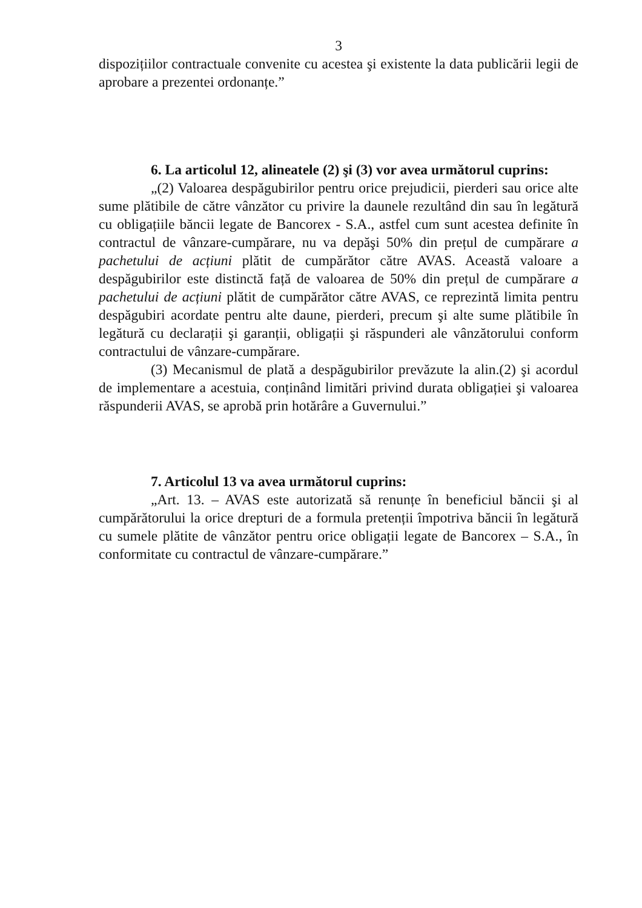3
dispozițiilor contractuale convenite cu acestea şi existente la data publicării legii de aprobare a prezentei ordonanțe.”
6. La articolul 12, alineatele (2) şi (3) vor avea următorul cuprins:
„(2) Valoarea despăgubirilor pentru orice prejudicii, pierderi sau orice alte sume plătibile de către vânzător cu privire la daunele rezultând din sau în legătură cu obligațiile băncii legate de Bancorex - S.A., astfel cum sunt acestea definite în contractul de vânzare-cumpărare, nu va depăşi 50% din prețul de cumpărare a pachetului de acțiuni plătit de cumpărător către AVAS. Această valoare a despăgubirilor este distinctă față de valoarea de 50% din prețul de cumpărare a pachetului de acțiuni plătit de cumpărător către AVAS, ce reprezintă limita pentru despăgubiri acordate pentru alte daune, pierderi, precum şi alte sume plătibile în legătură cu declarații şi garanții, obligații şi răspunderi ale vânzătorului conform contractului de vânzare-cumpărare.
(3) Mecanismul de plată a despăgubirilor prevăzute la alin.(2) şi acordul de implementare a acestuia, conținând limitări privind durata obligației şi valoarea răspunderii AVAS, se aprobă prin hotărâre a Guvernului.”
7. Articolul 13 va avea următorul cuprins:
„Art. 13. – AVAS este autorizată să renunțe în beneficiul băncii şi al cumpărătorului la orice drepturi de a formula pretenții împotriva băncii în legătură cu sumele plătite de vânzător pentru orice obligații legate de Bancorex – S.A., în conformitate cu contractul de vânzare-cumpărare.”